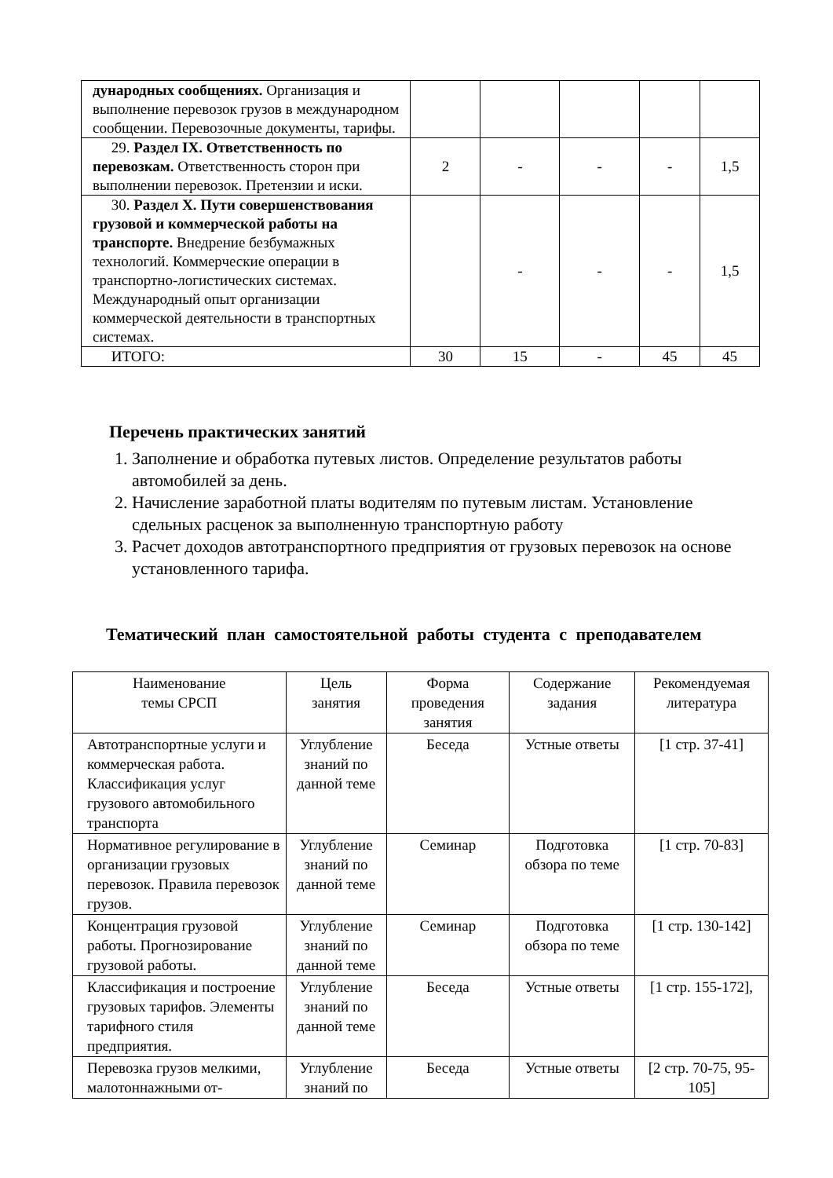| дународных сообщениях. Организация и выполнение перевозок грузов в международном сообщении. Перевозочные документы, тарифы. | | | | | |
| 29. Раздел IX. Ответственность по перевозкам. Ответственность сторон при выполнении перевозок. Претензии и иски. | 2 | - | - | - | 1,5 |
| 30. Раздел X. Пути совершенствования грузовой и коммерческой работы на транспорте. Внедрение безбумажных технологий. Коммерческие операции в транспортно-логистических системах. Международный опыт организации коммерческой деятельности в транспортных системах. | | - | - | - | 1,5 |
| ИТОГО: | 30 | 15 | - | 45 | 45 |
Перечень практических занятий
1. Заполнение и обработка путевых листов. Определение результатов работы автомобилей за день.
2. Начисление заработной платы водителям по путевым листам. Установление сдельных расценок за выполненную транспортную работу
3. Расчет доходов автотранспортного предприятия от грузовых перевозок на основе установленного тарифа.
Тематический план самостоятельной работы студента с преподавателем
| Наименование темы СРСП | Цель занятия | Форма проведения занятия | Содержание задания | Рекомендуемая литература |
| --- | --- | --- | --- | --- |
| Автотранспортные услуги и коммерческая работа. Классификация услуг грузового автомобильного транспорта | Углубление знаний по данной теме | Беседа | Устные ответы | [1 стр. 37-41] |
| Нормативное регулирование в организации грузовых перевозок. Правила перевозок грузов. | Углубление знаний по данной теме | Семинар | Подготовка обзора по теме | [1 стр. 70-83] |
| Концентрация грузовой работы. Прогнозирование грузовой работы. | Углубление знаний по данной теме | Семинар | Подготовка обзора по теме | [1 стр. 130-142] |
| Классификация и построение грузовых тарифов. Элементы тарифного стиля предприятия. | Углубление знаний по данной теме | Беседа | Устные ответы | [1 стр. 155-172], |
| Перевозка грузов мелкими, малотоннажными от- | Углубление знаний по | Беседа | Устные ответы | [2 стр. 70-75, 95-105] |